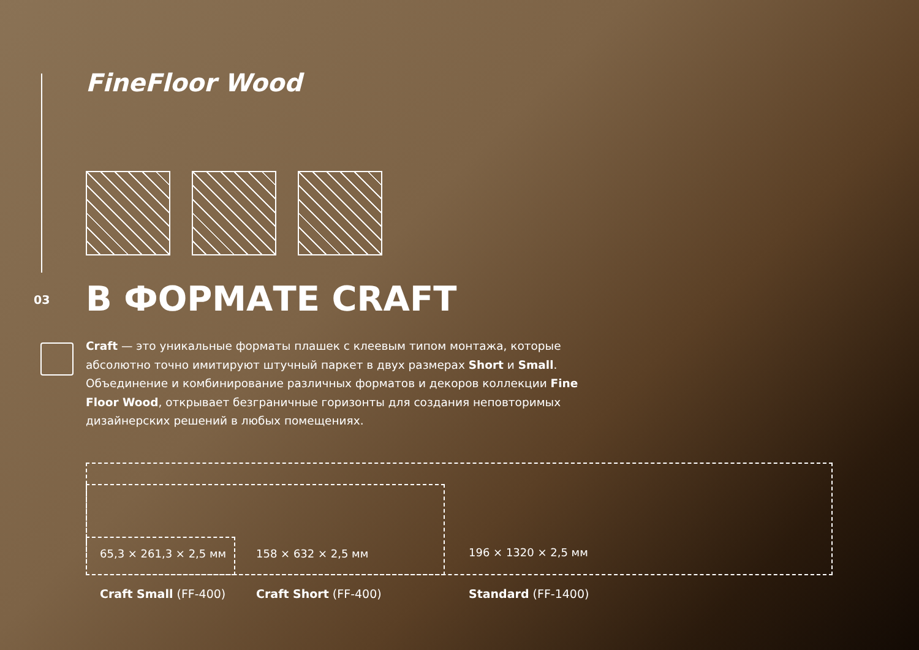FineFloor Wood
03 В ФОРМАТЕ CRAFT
Craft — это уникальные форматы плашек с клеевым типом монтажа, которые абсолютно точно имитируют штучный паркет в двух размерах Short и Small. Объединение и комбинирование различных форматов и декоров коллекции Fine Floor Wood, открывает безграничные горизонты для создания неповторимых дизайнерских решений в любых помещениях.
65,3 × 261,3 × 2,5 мм 158 × 632 × 2,5 мм 196 × 1320 × 2,5 мм
Craft Small (FF-400) Craft Short (FF-400) Standard (FF-1400)